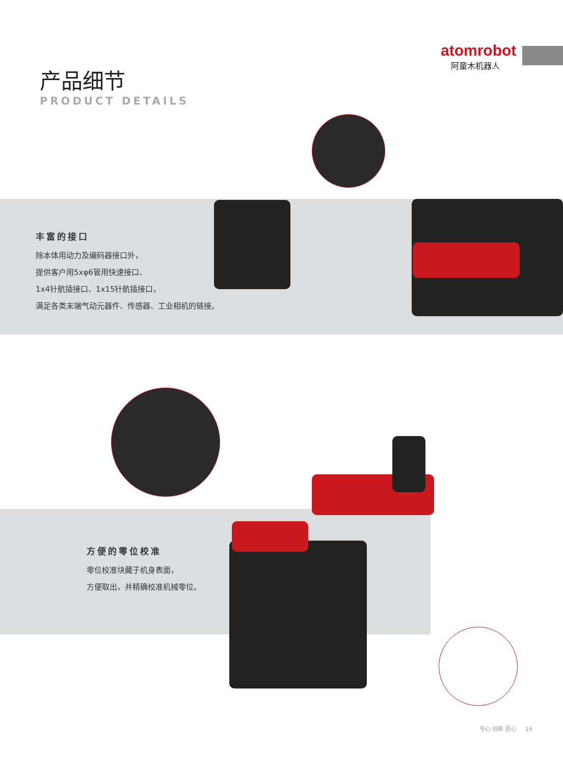atomrobot
阿童木机器人
产品细节
PRODUCT DETAILS
丰富的接口
除本体用动力及编码器接口外，
提供客户用5xφ6管用快速接口、
1x4针航插接口、1x15针航插接口，
满足各类末端气动元器件、传感器、工业相机的链接。
方便的零位校准
零位校准块藏于机身表面，
方便取出，并精确校准机械零位。
专心 创新 匠心 16